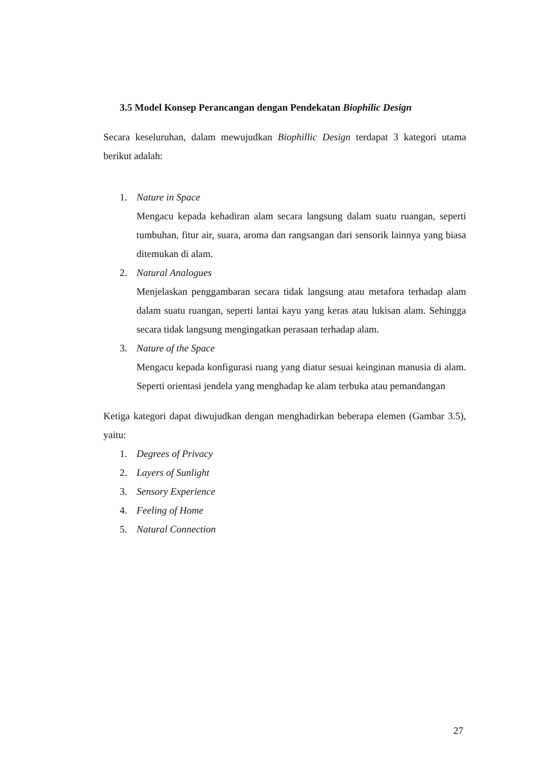3.5 Model Konsep Perancangan dengan Pendekatan Biophilic Design
Secara keseluruhan, dalam mewujudkan Biophillic Design terdapat 3 kategori utama berikut adalah:
1. Nature in Space
Mengacu kepada kehadiran alam secara langsung dalam suatu ruangan, seperti tumbuhan, fitur air, suara, aroma dan rangsangan dari sensorik lainnya yang biasa ditemukan di alam.
2. Natural Analogues
Menjelaskan penggambaran secara tidak langsung atau metafora terhadap alam dalam suatu ruangan, seperti lantai kayu yang keras atau lukisan alam. Sehingga secara tidak langsung mengingatkan perasaan terhadap alam.
3. Nature of the Space
Mengacu kepada konfigurasi ruang yang diatur sesuai keinginan manusia di alam. Seperti orientasi jendela yang menghadap ke alam terbuka atau pemandangan
Ketiga kategori dapat diwujudkan dengan menghadirkan beberapa elemen (Gambar 3.5), yaitu:
1. Degrees of Privacy
2. Layers of Sunlight
3. Sensory Experience
4. Feeling of Home
5. Natural Connection
27